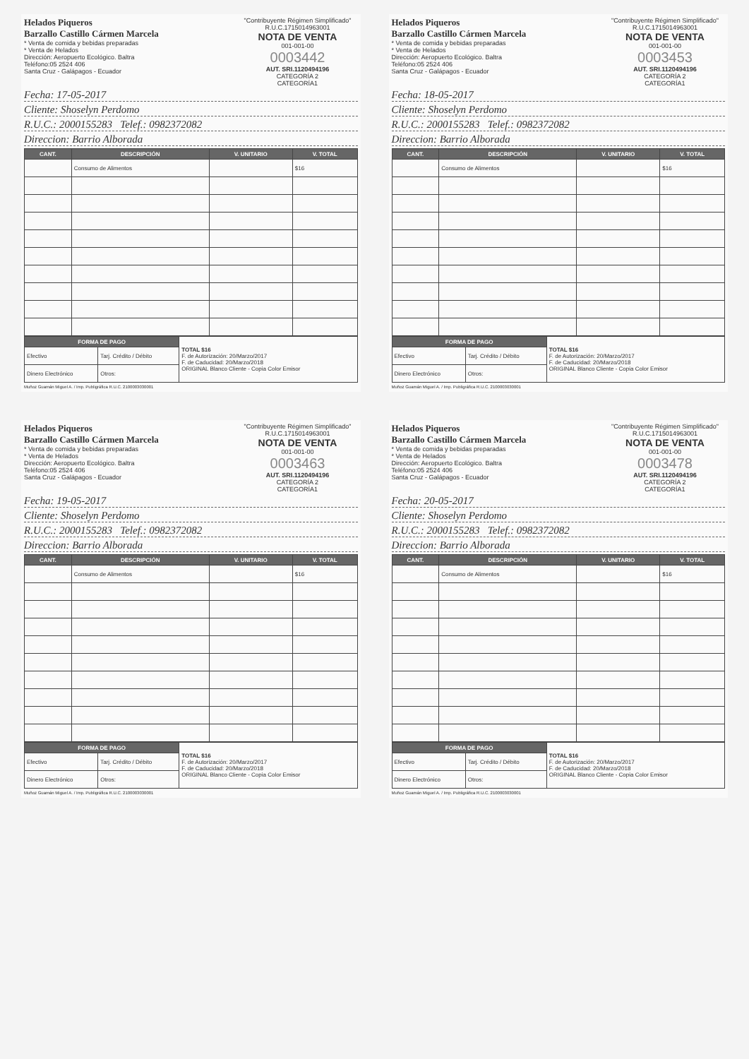Helados Piqueros
Barzallo Castillo Cármen Marcela
* Venta de comida y bebidas preparadas
* Venta de Helados
Dirección: Aeropuerto Ecológico. Baltra
Teléfono:05 2524 406
Santa Cruz - Galápagos - Ecuador
"Contribuyente Régimen Simplificado"
R.U.C.1715014963001
NOTA DE VENTA
001-001-00
0003442
AUT. SRI.1120494196
CATEGORÍA 2
CATEGORÍA1
Fecha: 17-05-2017
Cliente: Shoselyn Perdomo
R.U.C.: 2000155283 Telef.: 0982372082
Direccion: Barrio Alborada
| CANT. | DESCRIPCIÓN | V. UNITARIO | V. TOTAL |
| --- | --- | --- | --- |
| | Consumo de Alimentos | | $16 |
| FORMA DE PAGO | | TOTAL $16 F. de Autorización: 20/Marzo/2017 F. de Caducidad: 20/Marzo/2018 ORIGINAL Blanco Cliente - Copia Color Emisor |
| Efectivo | Tarj. Crédito / Débito | |
| Dinero Electrónico | Otros: | |
Muñoz Guamán Miguel A. / Imp. Publigráfica R.U.C. 2100003030001
Helados Piqueros
Barzallo Castillo Cármen Marcela
* Venta de comida y bebidas preparadas
* Venta de Helados
Dirección: Aeropuerto Ecológico. Baltra
Teléfono:05 2524 406
Santa Cruz - Galápagos - Ecuador
"Contribuyente Régimen Simplificado"
R.U.C.1715014963001
NOTA DE VENTA
001-001-00
0003453
AUT. SRI.1120494196
CATEGORÍA 2
CATEGORÍA1
Fecha: 18-05-2017
Cliente: Shoselyn Perdomo
R.U.C.: 2000155283 Telef.: 0982372082
Direccion: Barrio Alborada
| CANT. | DESCRIPCIÓN | V. UNITARIO | V. TOTAL |
| --- | --- | --- | --- |
| | Consumo de Alimentos | | $16 |
| FORMA DE PAGO | | TOTAL $16 F. de Autorización: 20/Marzo/2017 F. de Caducidad: 20/Marzo/2018 ORIGINAL Blanco Cliente - Copia Color Emisor |
| Efectivo | Tarj. Crédito / Débito | |
| Dinero Electrónico | Otros: | |
Muñoz Guamán Miguel A. / Imp. Publigráfica R.U.C. 2100003030001
Helados Piqueros
Barzallo Castillo Cármen Marcela
* Venta de comida y bebidas preparadas
* Venta de Helados
Dirección: Aeropuerto Ecológico. Baltra
Teléfono:05 2524 406
Santa Cruz - Galápagos - Ecuador
"Contribuyente Régimen Simplificado"
R.U.C.1715014963001
NOTA DE VENTA
001-001-00
0003463
AUT. SRI.1120494196
CATEGORÍA 2
CATEGORÍA1
Fecha: 19-05-2017
Cliente: Shoselyn Perdomo
R.U.C.: 2000155283 Telef.: 0982372082
Direccion: Barrio Alborada
| CANT. | DESCRIPCIÓN | V. UNITARIO | V. TOTAL |
| --- | --- | --- | --- |
| | Consumo de Alimentos | | $16 |
| FORMA DE PAGO | | TOTAL $16 F. de Autorización: 20/Marzo/2017 F. de Caducidad: 20/Marzo/2018 ORIGINAL Blanco Cliente - Copia Color Emisor |
| Efectivo | Tarj. Crédito / Débito | |
| Dinero Electrónico | Otros: | |
Muñoz Guamán Miguel A. / Imp. Publigráfica R.U.C. 2100003030001
Helados Piqueros
Barzallo Castillo Cármen Marcela
* Venta de comida y bebidas preparadas
* Venta de Helados
Dirección: Aeropuerto Ecológico. Baltra
Teléfono:05 2524 406
Santa Cruz - Galápagos - Ecuador
"Contribuyente Régimen Simplificado"
R.U.C.1715014963001
NOTA DE VENTA
001-001-00
0003478
AUT. SRI.1120494196
CATEGORÍA 2
CATEGORÍA1
Fecha: 20-05-2017
Cliente: Shoselyn Perdomo
R.U.C.: 2000155283 Telef.: 0982372082
Direccion: Barrio Alborada
| CANT. | DESCRIPCIÓN | V. UNITARIO | V. TOTAL |
| --- | --- | --- | --- |
| | Consumo de Alimentos | | $16 |
| FORMA DE PAGO | | TOTAL $16 F. de Autorización: 20/Marzo/2017 F. de Caducidad: 20/Marzo/2018 ORIGINAL Blanco Cliente - Copia Color Emisor |
| Efectivo | Tarj. Crédito / Débito | |
| Dinero Electrónico | Otros: | |
Muñoz Guamán Miguel A. / Imp. Publigráfica R.U.C. 2100003030001